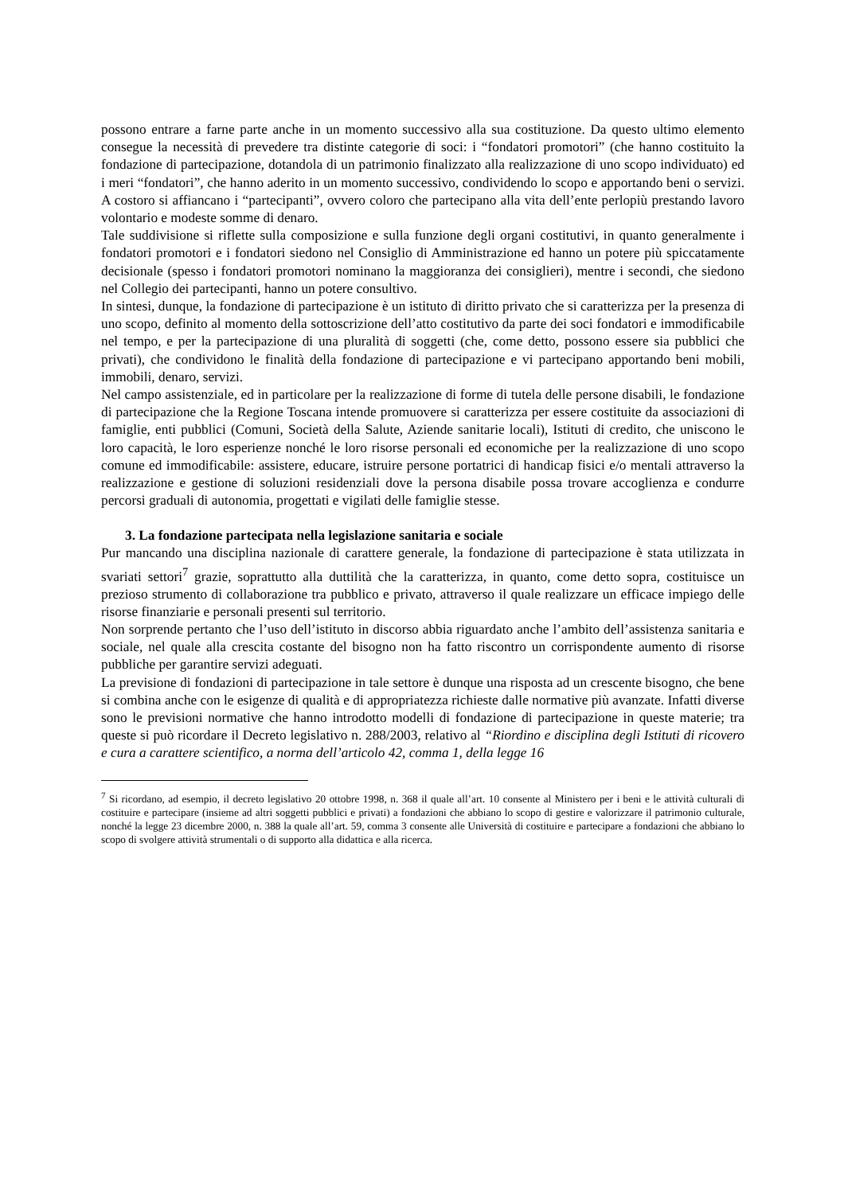possono entrare a farne parte anche in un momento successivo alla sua costituzione. Da questo ultimo elemento consegue la necessità di prevedere tra distinte categorie di soci: i “fondatori promotori” (che hanno costituito la fondazione di partecipazione, dotandola di un patrimonio finalizzato alla realizzazione di uno scopo individuato) ed i meri “fondatori”, che hanno aderito in un momento successivo, condividendo lo scopo e apportando beni o servizi. A costoro si affiancano i “partecipanti”, ovvero coloro che partecipano alla vita dell’ente perlopiù prestando lavoro volontario e modeste somme di denaro.
Tale suddivisione si riflette sulla composizione e sulla funzione degli organi costitutivi, in quanto generalmente i fondatori promotori e i fondatori siedono nel Consiglio di Amministrazione ed hanno un potere più spiccatamente decisionale (spesso i fondatori promotori nominano la maggioranza dei consiglieri), mentre i secondi, che siedono nel Collegio dei partecipanti, hanno un potere consultivo.
In sintesi, dunque, la fondazione di partecipazione è un istituto di diritto privato che si caratterizza per la presenza di uno scopo, definito al momento della sottoscrizione dell’atto costitutivo da parte dei soci fondatori e immodificabile nel tempo, e per la partecipazione di una pluralità di soggetti (che, come detto, possono essere sia pubblici che privati), che condividono le finalità della fondazione di partecipazione e vi partecipano apportando beni mobili, immobili, denaro, servizi.
Nel campo assistenziale, ed in particolare per la realizzazione di forme di tutela delle persone disabili, le fondazione di partecipazione che la Regione Toscana intende promuovere si caratterizza per essere costituite da associazioni di famiglie, enti pubblici (Comuni, Società della Salute, Aziende sanitarie locali), Istituti di credito, che uniscono le loro capacità, le loro esperienze nonché le loro risorse personali ed economiche per la realizzazione di uno scopo comune ed immodificabile: assistere, educare, istruire persone portatrici di handicap fisici e/o mentali attraverso la realizzazione e gestione di soluzioni residenziali dove la persona disabile possa trovare accoglienza e condurre percorsi graduali di autonomia, progettati e vigilati delle famiglie stesse.
3. La fondazione partecipata nella legislazione sanitaria e sociale
Pur mancando una disciplina nazionale di carattere generale, la fondazione di partecipazione è stata utilizzata in svariati settori<sup>7</sup> grazie, soprattutto alla duttilità che la caratterizza, in quanto, come detto sopra, costituisce un prezioso strumento di collaborazione tra pubblico e privato, attraverso il quale realizzare un efficace impiego delle risorse finanziarie e personali presenti sul territorio.
Non sorprende pertanto che l’uso dell’istituto in discorso abbia riguardato anche l’ambito dell’assistenza sanitaria e sociale, nel quale alla crescita costante del bisogno non ha fatto riscontro un corrispondente aumento di risorse pubbliche per garantire servizi adeguati.
La previsione di fondazioni di partecipazione in tale settore è dunque una risposta ad un crescente bisogno, che bene si combina anche con le esigenze di qualità e di appropriatezza richieste dalle normative più avanzate. Infatti diverse sono le previsioni normative che hanno introdotto modelli di fondazione di partecipazione in queste materie; tra queste si può ricordare il Decreto legislativo n. 288/2003, relativo al “Riordino e disciplina degli Istituti di ricovero e cura a carattere scientifico, a norma dell’articolo 42, comma 1, della legge 16
<sup>7</sup> Si ricordano, ad esempio, il decreto legislativo 20 ottobre 1998, n. 368 il quale all’art. 10 consente al Ministero per i beni e le attività culturali di costituire e partecipare (insieme ad altri soggetti pubblici e privati) a fondazioni che abbiano lo scopo di gestire e valorizzare il patrimonio culturale, nonché la legge 23 dicembre 2000, n. 388 la quale all’art. 59, comma 3 consente alle Università di costituire e partecipare a fondazioni che abbiano lo scopo di svolgere attività strumentali o di supporto alla didattica e alla ricerca.